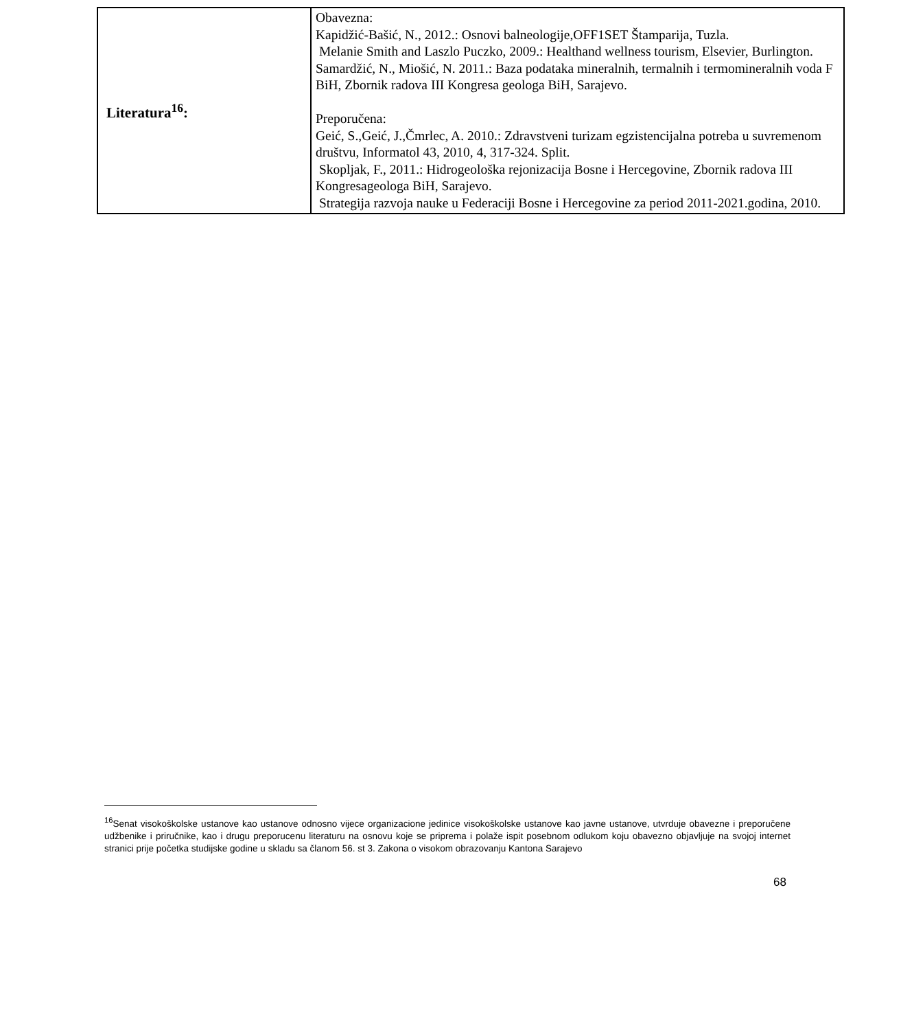| Literatura<sup>16</sup>: | Obavezna: Kapidžić-Bašić, N., 2012.: Osnovi balneologije,OFF1SET Štamparija, Tuzla. Melanie Smith and Laszlo Puczko, 2009.: Healthand wellness tourism, Elsevier, Burlington. Samardžić, N., Miošić, N. 2011.: Baza podataka mineralnih, termalnih i termomineralnih voda F BiH, Zbornik radova III Kongresa geologa BiH, Sarajevo. Preporučena: Geić, S.,Geić, J.,Čmrlec, A. 2010.: Zdravstveni turizam egzistencijalna potreba u suvremenom društvu, Informatol 43, 2010, 4, 317-324. Split. Skopljak, F., 2011.: Hidrogeološka rejonizacija Bosne i Hercegovine, Zbornik radova III Kongresageologa BiH, Sarajevo. Strategija razvoja nauke u Federaciji Bosne i Hercegovine za period 2011-2021.godina, 2010. |
<sup>16</sup> Senat visokoškolske ustanove kao ustanove odnosno vijece organizacione jedinice visokoškolske ustanove kao javne ustanove, utvrduje obavezne i preporučene udžbenike i priručnike, kao i drugu preporucenu literaturu na osnovu koje se priprema i polaže ispit posebnom odlukom koju obavezno objavljuje na svojoj internet stranici prije početka studijske godine u skladu sa članom 56. st 3. Zakona o visokom obrazovanju Kantona Sarajevo
68